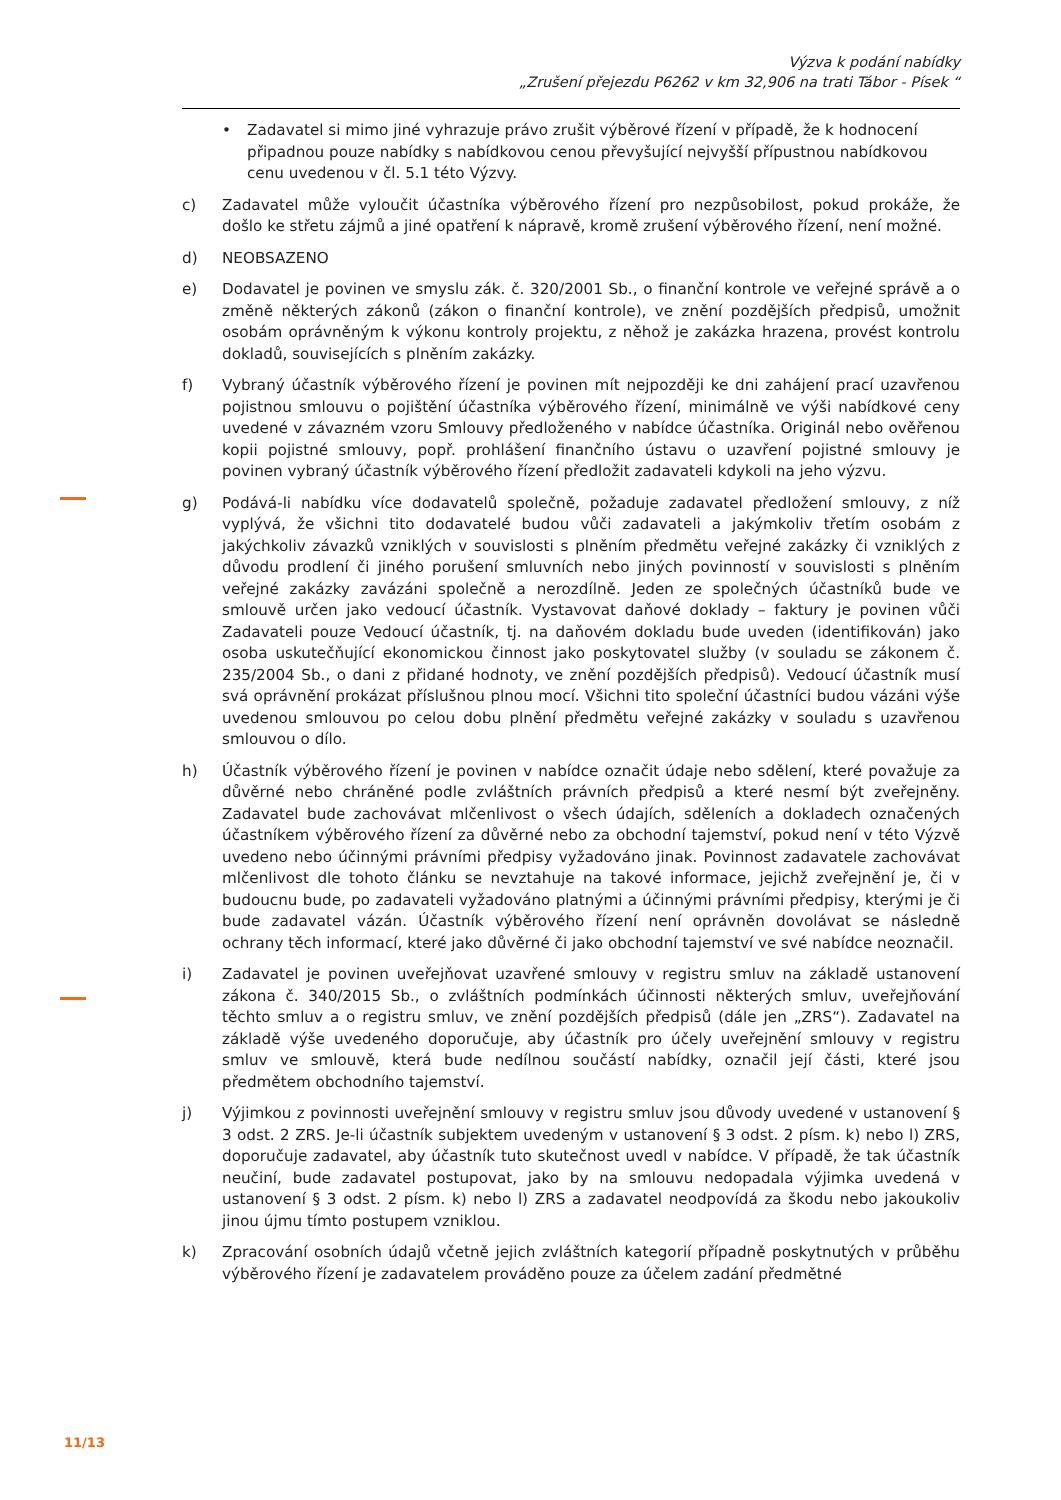Výzva k podání nabídky
„Zrušení přejezdu P6262 v km 32,906 na trati Tábor - Písek “
• Zadavatel si mimo jiné vyhrazuje právo zrušit výběrové řízení v případě, že k hodnocení připadnou pouze nabídky s nabídkovou cenou převyšující nejvyšší přípustnou nabídkovou cenu uvedenou v čl. 5.1 této Výzvy.
c) Zadavatel může vyloučit účastníka výběrového řízení pro nezpůsobilost, pokud prokáže, že došlo ke střetu zájmů a jiné opatření k nápravě, kromě zrušení výběrového řízení, není možné.
d) NEOBSAZENO
e) Dodavatel je povinen ve smyslu zák. č. 320/2001 Sb., o finanční kontrole ve veřejné správě a o změně některých zákonů (zákon o finanční kontrole), ve znění pozdějších předpisů, umožnit osobám oprávněným k výkonu kontroly projektu, z něhož je zakázka hrazena, provést kontrolu dokladů, souvisejících s plněním zakázky.
f) Vybraný účastník výběrového řízení je povinen mít nejpozději ke dni zahájení prací uzavřenou pojistnou smlouvu o pojištění účastníka výběrového řízení, minimálně ve výši nabídkové ceny uvedené v závazném vzoru Smlouvy předloženého v nabídce účastníka. Originál nebo ověřenou kopii pojistné smlouvy, popř. prohlášení finančního ústavu o uzavření pojistné smlouvy je povinen vybraný účastník výběrového řízení předložit zadavateli kdykoli na jeho výzvu.
g) Podává-li nabídku více dodavatelů společně, požaduje zadavatel předložení smlouvy, z níž vyplývá, že všichni tito dodavatelé budou vůči zadavateli a jakýmkoliv třetím osobám z jakýchkoliv závazků vzniklých v souvislosti s plněním předmětu veřejné zakázky či vzniklých z důvodu prodlení či jiného porušení smluvních nebo jiných povinností v souvislosti s plněním veřejné zakázky zavázáni společně a nerozdílně. Jeden ze společných účastníků bude ve smlouvě určen jako vedoucí účastník. Vystavovat daňové doklady – faktury je povinen vůči Zadavateli pouze Vedoucí účastník, tj. na daňovém dokladu bude uveden (identifikován) jako osoba uskutečňující ekonomickou činnost jako poskytovatel služby (v souladu se zákonem č. 235/2004 Sb., o dani z přidané hodnoty, ve znění pozdějších předpisů). Vedoucí účastník musí svá oprávnění prokázat příslušnou plnou mocí. Všichni tito společní účastníci budou vázáni výše uvedenou smlouvou po celou dobu plnění předmětu veřejné zakázky v souladu s uzavřenou smlouvou o dílo.
h) Účastník výběrového řízení je povinen v nabídce označit údaje nebo sdělení, které považuje za důvěrné nebo chráněné podle zvláštních právních předpisů a které nesmí být zveřejněny. Zadavatel bude zachovávat mlčenlivost o všech údajích, sděleních a dokladech označených účastníkem výběrového řízení za důvěrné nebo za obchodní tajemství, pokud není v této Výzvě uvedeno nebo účinnými právními předpisy vyžadováno jinak. Povinnost zadavatele zachovávat mlčenlivost dle tohoto článku se nevztahuje na takové informace, jejichž zveřejnění je, či v budoucnu bude, po zadavateli vyžadováno platnými a účinnými právními předpisy, kterými je či bude zadavatel vázán. Účastník výběrového řízení není oprávněn dovolávat se následně ochrany těch informací, které jako důvěrné či jako obchodní tajemství ve své nabídce neoznačil.
i) Zadavatel je povinen uveřejňovat uzavřené smlouvy v registru smluv na základě ustanovení zákona č. 340/2015 Sb., o zvláštních podmínkách účinnosti některých smluv, uveřejňování těchto smluv a o registru smluv, ve znění pozdějších předpisů (dále jen „ZRS“). Zadavatel na základě výše uvedeného doporučuje, aby účastník pro účely uveřejnění smlouvy v registru smluv ve smlouvě, která bude nedílnou součástí nabídky, označil její části, které jsou předmětem obchodního tajemství.
j) Výjimkou z povinnosti uveřejnění smlouvy v registru smluv jsou důvody uvedené v ustanovení § 3 odst. 2 ZRS. Je-li účastník subjektem uvedeným v ustanovení § 3 odst. 2 písm. k) nebo l) ZRS, doporučuje zadavatel, aby účastník tuto skutečnost uvedl v nabídce. V případě, že tak účastník neučiní, bude zadavatel postupovat, jako by na smlouvu nedopadala výjimka uvedená v ustanovení § 3 odst. 2 písm. k) nebo l) ZRS a zadavatel neodpovídá za škodu nebo jakoukoliv jinou újmu tímto postupem vzniklou.
k) Zpracování osobních údajů včetně jejich zvláštních kategorií případně poskytnutých v průběhu výběrového řízení je zadavatelem prováděno pouze za účelem zadání předmětné
11/13